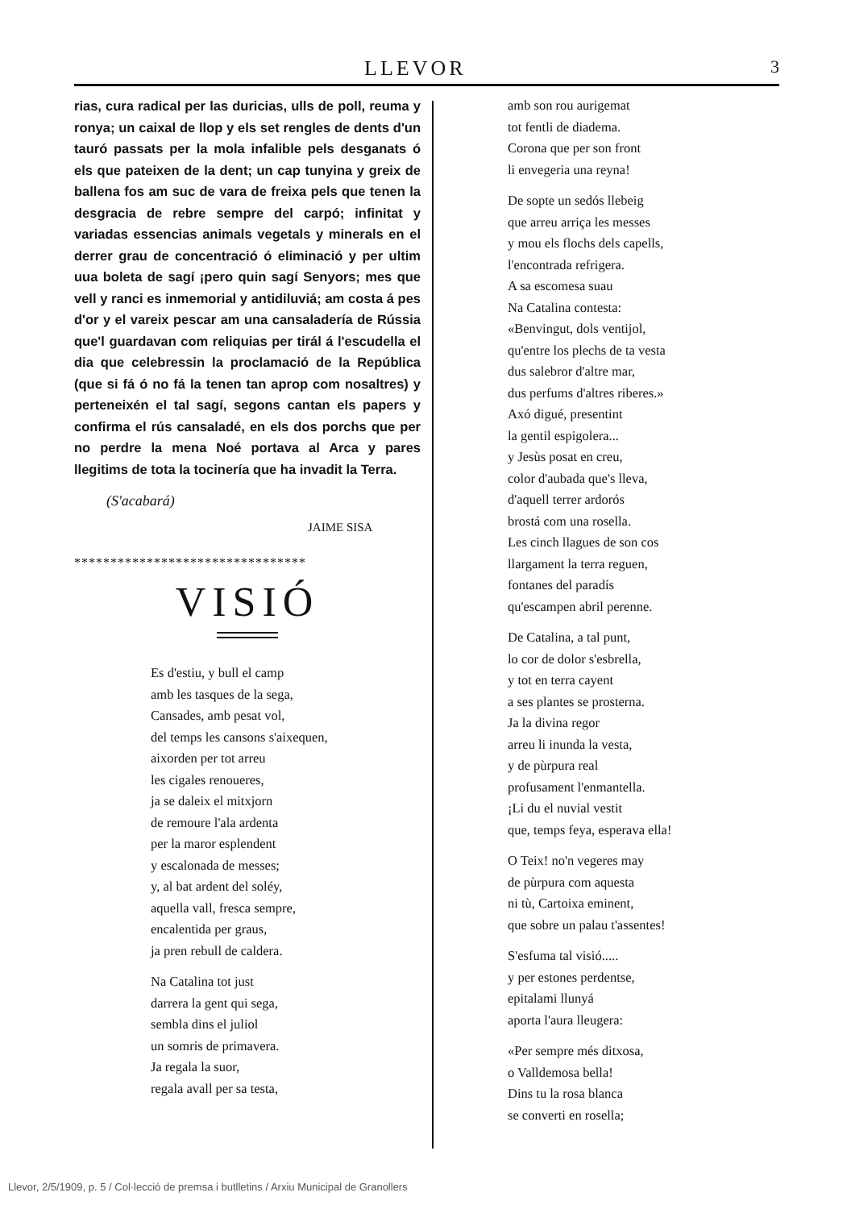LLEVOR
3
rias, cura radical per las duricias, ulls de poll, reuma y ronya; un caixal de llop y els set rengles de dents d'un tauró passats per la mola infalible pels desganats ó els que pateixen de la dent; un cap tunyina y greix de ballena fos am suc de vara de freixa pels que tenen la desgracia de rebre sempre del carpó; infinitat y variadas essencias animals vegetals y minerals en el derrer grau de concentració ó eliminació y per ultim uua boleta de sagí ¡pero quin sagí Senyors; mes que vell y ranci es inmemorial y antidiluviá; am costa á pes d'or y el vareix pescar am una cansaladería de Rússia que'l guardavan com reliquias per tirál á l'escudella el dia que celebressin la proclamació de la República (que si fá ó no fá la tenen tan aprop com nosaltres) y perteneixén el tal sagí, segons cantan els papers y confirma el rús cansaladé, en els dos porchs que per no perdre la mena Noé portava al Arca y pares llegitims de tota la tocinería que ha invadit la Terra.
(S'acabará)
JAIME SISA
********************************
VISIÓ
Es d'estiu, y bull el camp
amb les tasques de la sega,
Cansades, amb pesat vol,
del temps les cansons s'aixequen,
aixorden per tot arreu
les cigales renoueres,
ja se daleix el mitxjorn
de remoure l'ala ardenta
per la maror esplendent
y escalonada de messes;
y, al bat ardent del soléy,
aquella vall, fresca sempre,
encalentida per graus,
ja pren rebull de caldera.
Na Catalina tot just
darrera la gent qui sega,
sembla dins el juliol
un somris de primavera.
Ja regala la suor,
regala avall per sa testa,
amb son rou aurigemat
tot fentli de diadema.
Corona que per son front
li envegeria una reyna!
De sopte un sedós llebeig
que arreu arriça les messes
y mou els flochs dels capells,
l'encontrada refrigera.
A sa escomesa suau
Na Catalina contesta:
«Benvingut, dols ventijol,
qu'entre los plechs de ta vesta
dus salebror d'altre mar,
dus perfums d'altres riberes.»
Axó digué, presentint
la gentil espigolera...
y Jesùs posat en creu,
color d'aubada que's lleva,
d'aquell terrer ardorós
brostá com una rosella.
Les cinch llagues de son cos
llargament la terra reguen,
fontanes del paradís
qu'escampen abril perenne.
De Catalina, a tal punt,
lo cor de dolor s'esbrella,
y tot en terra cayent
a ses plantes se prosterna.
Ja la divina regor
arreu li inunda la vesta,
y de pùrpura real
profusament l'enmantella.
¡Li du el nuvial vestit
que, temps feya, esperava ella!
O Teix! no'n vegeres may
de pùrpura com aquesta
ni tù, Cartoixa eminent,
que sobre un palau t'assentes!
S'esfuma tal visió.....
y per estones perdentse,
epitalami llunyá
aporta l'aura lleugera:
«Per sempre més ditxosa,
o Valldemosa bella!
Dins tu la rosa blanca
se converti en rosella;
Llevor, 2/5/1909, p. 5 / Col·lecció de premsa i butlletins / Arxiu Municipal de Granollers